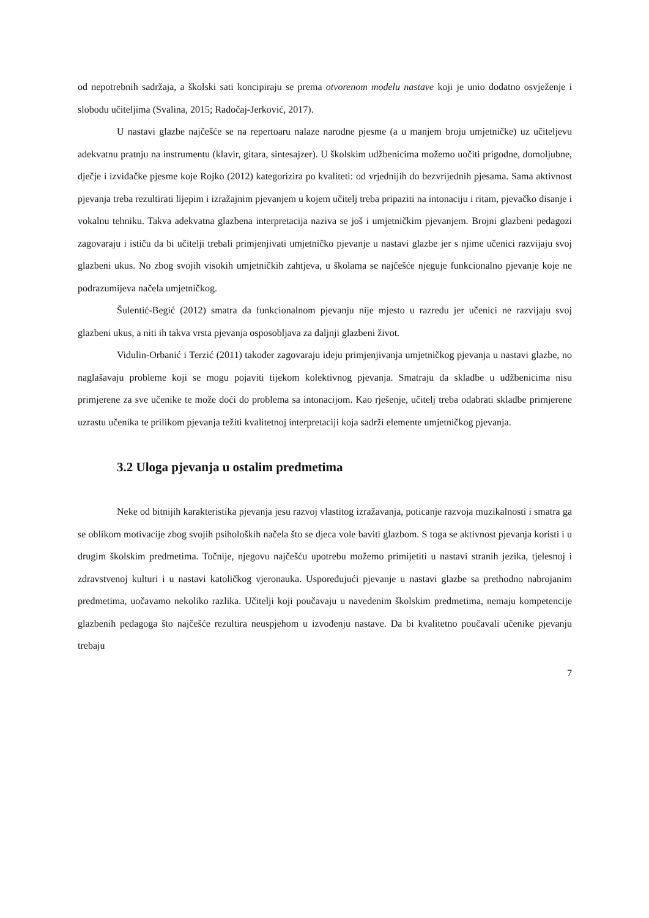od nepotrebnih sadržaja, a školski sati koncipiraju se prema otvorenom modelu nastave koji je unio dodatno osvježenje i slobodu učiteljima (Svalina, 2015; Radočaj-Jerković, 2017).
U nastavi glazbe najčešće se na repertoaru nalaze narodne pjesme (a u manjem broju umjetničke) uz učiteljevu adekvatnu pratnju na instrumentu (klavir, gitara, sintesajzer). U školskim udžbenicima možemo uočiti prigodne, domoljubne, dječje i izviđačke pjesme koje Rojko (2012) kategorizira po kvaliteti: od vrjednijih do bezvrijednih pjesama. Sama aktivnost pjevanja treba rezultirati lijepim i izražajnim pjevanjem u kojem učitelj treba pripaziti na intonaciju i ritam, pjevačko disanje i vokalnu tehniku. Takva adekvatna glazbena interpretacija naziva se još i umjetničkim pjevanjem. Brojni glazbeni pedagozi zagovaraju i ističu da bi učitelji trebali primjenjivati umjetničko pjevanje u nastavi glazbe jer s njime učenici razvijaju svoj glazbeni ukus. No zbog svojih visokih umjetničkih zahtjeva, u školama se najčešće njeguje funkcionalno pjevanje koje ne podrazumijeva načela umjetničkog.
Šulentić-Begić (2012) smatra da funkcionalnom pjevanju nije mjesto u razredu jer učenici ne razvijaju svoj glazbeni ukus, a niti ih takva vrsta pjevanja osposobljava za daljnji glazbeni život.
Vidulin-Orbanić i Terzić (2011) također zagovaraju ideju primjenjivanja umjetničkog pjevanja u nastavi glazbe, no naglašavaju probleme koji se mogu pojaviti tijekom kolektivnog pjevanja. Smatraju da skladbe u udžbenicima nisu primjerene za sve učenike te može doći do problema sa intonacijom. Kao rješenje, učitelj treba odabrati skladbe primjerene uzrastu učenika te prilikom pjevanja težiti kvalitetnoj interpretaciji koja sadrži elemente umjetničkog pjevanja.
3.2 Uloga pjevanja u ostalim predmetima
Neke od bitnijih karakteristika pjevanja jesu razvoj vlastitog izražavanja, poticanje razvoja muzikalnosti i smatra ga se oblikom motivacije zbog svojih psiholoških načela što se djeca vole baviti glazbom. S toga se aktivnost pjevanja koristi i u drugim školskim predmetima. Točnije, njegovu najčešću upotrebu možemo primijetiti u nastavi stranih jezika, tjelesnoj i zdravstvenoj kulturi i u nastavi katoličkog vjeronauka. Uspoređujući pjevanje u nastavi glazbe sa prethodno nabrojanim predmetima, uočavamo nekoliko razlika. Učitelji koji poučavaju u navedenim školskim predmetima, nemaju kompetencije glazbenih pedagoga što najčešće rezultira neuspjehom u izvođenju nastave. Da bi kvalitetno poučavali učenike pjevanju trebaju
7